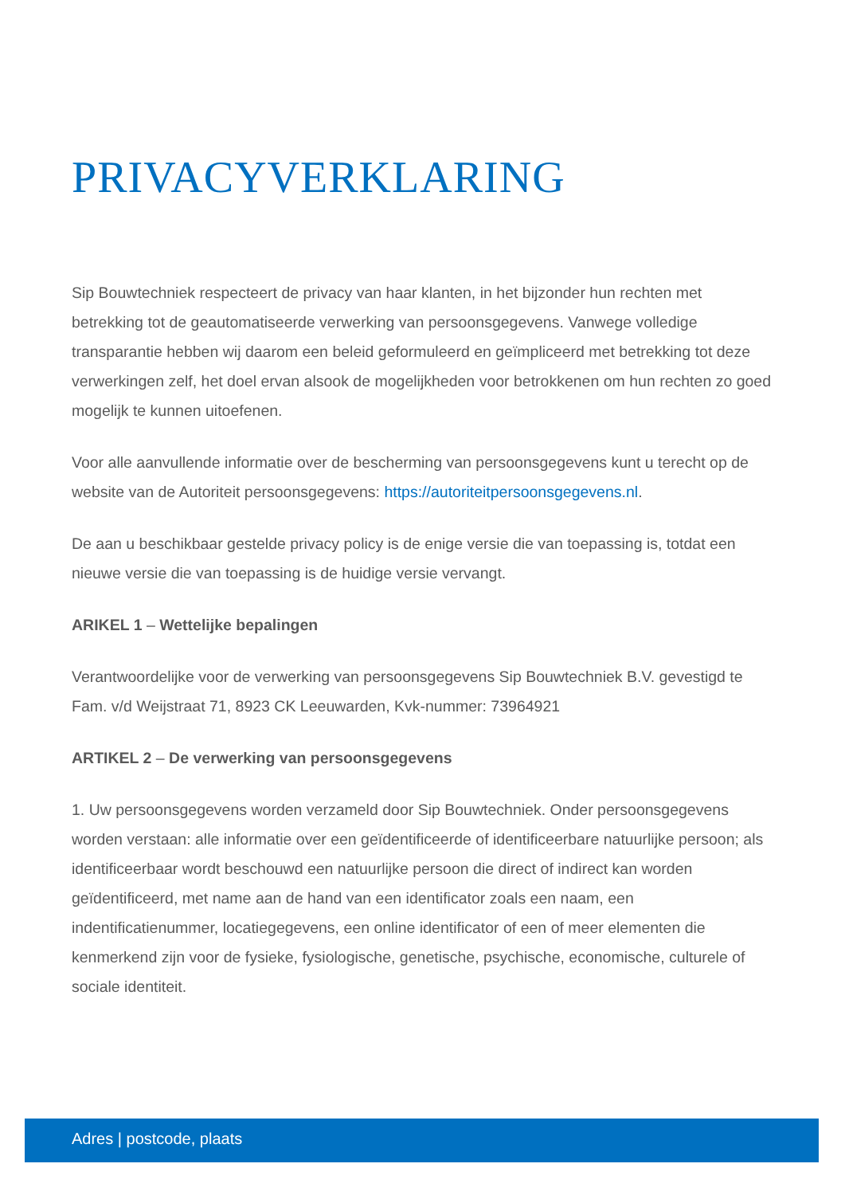PRIVACYVERKLARING
Sip Bouwtechniek respecteert de privacy van haar klanten, in het bijzonder hun rechten met betrekking tot de geautomatiseerde verwerking van persoonsgegevens. Vanwege volledige transparantie hebben wij daarom een beleid geformuleerd en geïmpliceerd met betrekking tot deze verwerkingen zelf, het doel ervan alsook de mogelijkheden voor betrokkenen om hun rechten zo goed mogelijk te kunnen uitoefenen.
Voor alle aanvullende informatie over de bescherming van persoonsgegevens kunt u terecht op de website van de Autoriteit persoonsgegevens: https://autoriteitpersoonsgegevens.nl.
De aan u beschikbaar gestelde privacy policy is de enige versie die van toepassing is, totdat een nieuwe versie die van toepassing is de huidige versie vervangt.
ARIKEL 1 – Wettelijke bepalingen
Verantwoordelijke voor de verwerking van persoonsgegevens Sip Bouwtechniek B.V. gevestigd te Fam. v/d Weijstraat 71, 8923 CK Leeuwarden, Kvk-nummer: 73964921
ARTIKEL 2 – De verwerking van persoonsgegevens
1. Uw persoonsgegevens worden verzameld door Sip Bouwtechniek. Onder persoonsgegevens worden verstaan: alle informatie over een geïdentificeerde of identificeerbare natuurlijke persoon; als identificeerbaar wordt beschouwd een natuurlijke persoon die direct of indirect kan worden geïdentificeerd, met name aan de hand van een identificator zoals een naam, een indentificatienummer, locatiegegevens, een online identificator of een of meer elementen die kenmerkend zijn voor de fysieke, fysiologische, genetische, psychische, economische, culturele of sociale identiteit.
Adres | postcode, plaats